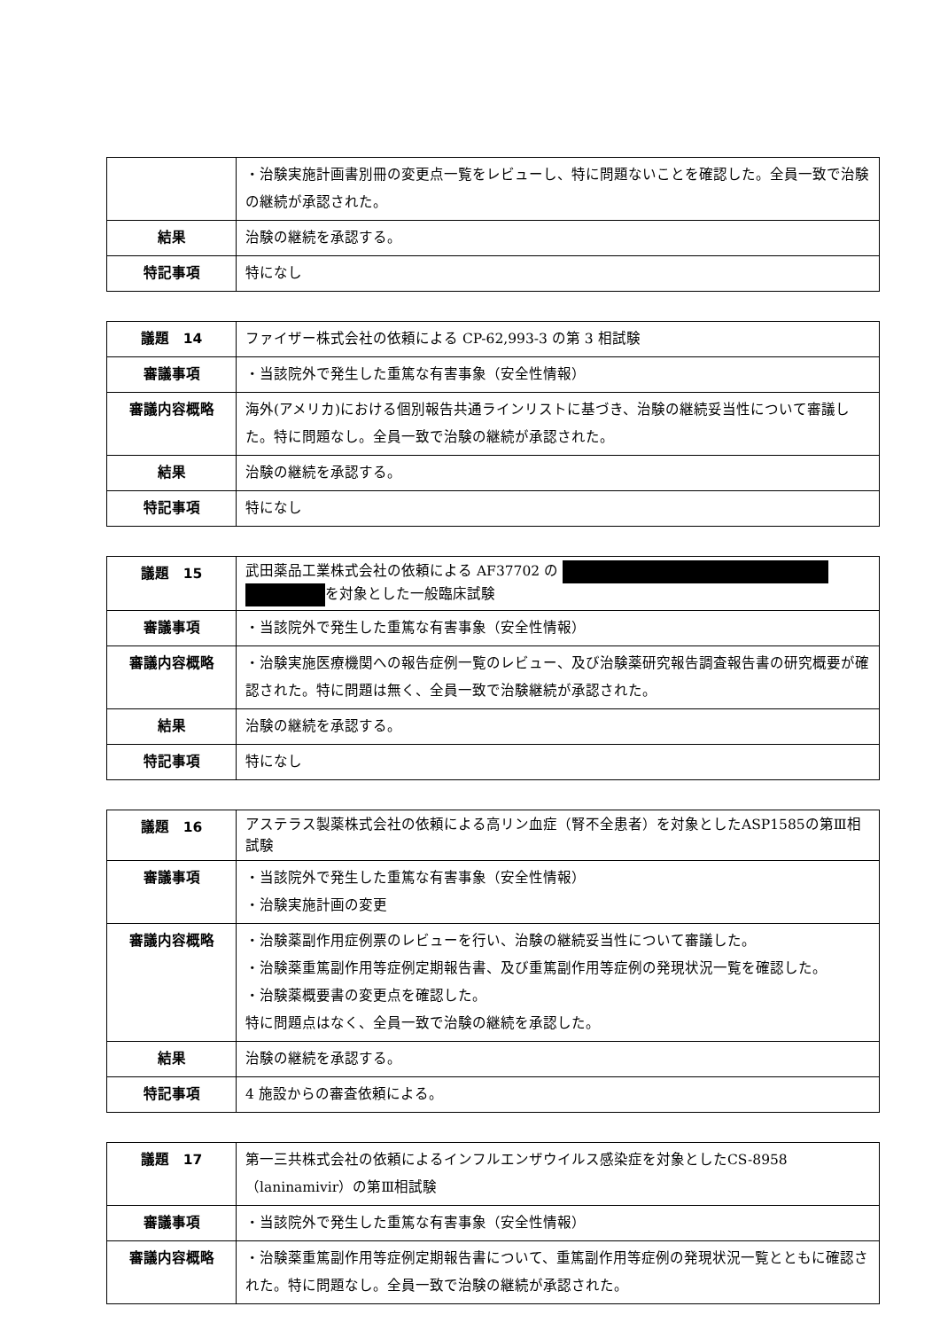| | ・治験実施計画書別冊の変更点一覧をレビューし、特に問題ないことを確認した。全員一致で治験の継続が承認された。 |
| 結果 | 治験の継続を承認する。 |
| 特記事項 | 特になし |
| 議題 14 | ファイザー株式会社の依頼による CP-62,993-3 の第 3 相試験 |
| 審議事項 | ・当該院外で発生した重篤な有害事象（安全性情報） |
| 審議内容概略 | 海外(アメリカ)における個別報告共通ラインリストに基づき、治験の継続妥当性について審議した。特に問題なし。全員一致で治験の継続が承認された。 |
| 結果 | 治験の継続を承認する。 |
| 特記事項 | 特になし |
| 議題 15 | 武田薬品工業株式会社の依頼による AF37702 の を対象とした一般臨床試験 |
| 審議事項 | ・当該院外で発生した重篤な有害事象（安全性情報） |
| 審議内容概略 | ・治験実施医療機関への報告症例一覧のレビュー、及び治験薬研究報告調査報告書の研究概要が確認された。特に問題は無く、全員一致で治験継続が承認された。 |
| 結果 | 治験の継続を承認する。 |
| 特記事項 | 特になし |
| 議題 16 | アステラス製薬株式会社の依頼による高リン血症（腎不全患者）を対象としたASP1585の第Ⅲ相試験 |
| 審議事項 | ・当該院外で発生した重篤な有害事象（安全性情報） ・治験実施計画の変更 |
| 審議内容概略 | ・治験薬副作用症例票のレビューを行い、治験の継続妥当性について審議した。 ・治験薬重篤副作用等症例定期報告書、及び重篤副作用等症例の発現状況一覧を確認した。 ・治験薬概要書の変更点を確認した。 特に問題点はなく、全員一致で治験の継続を承認した。 |
| 結果 | 治験の継続を承認する。 |
| 特記事項 | 4 施設からの審査依頼による。 |
| 議題 17 | 第一三共株式会社の依頼によるインフルエンザウイルス感染症を対象としたCS-8958（laninamivir）の第Ⅲ相試験 |
| 審議事項 | ・当該院外で発生した重篤な有害事象（安全性情報） |
| 審議内容概略 | ・治験薬重篤副作用等症例定期報告書について、重篤副作用等症例の発現状況一覧とともに確認された。特に問題なし。全員一致で治験の継続が承認された。 |